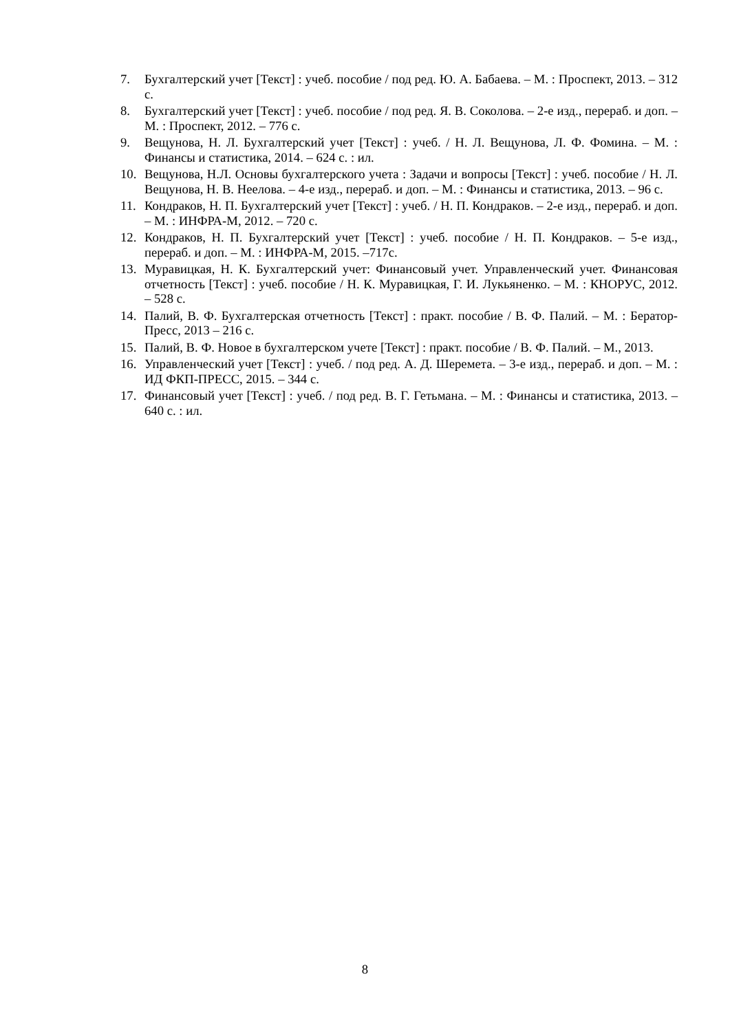7. Бухгалтерский учет [Текст] : учеб. пособие / под ред. Ю. А. Бабаева. – М. : Проспект, 2013. – 312 с.
8. Бухгалтерский учет [Текст] : учеб. пособие / под ред. Я. В. Соколова. – 2-е изд., перераб. и доп. – М. : Проспект, 2012. – 776 с.
9. Вещунова, Н. Л. Бухгалтерский учет [Текст] : учеб. / Н. Л. Вещунова, Л. Ф. Фомина. – М. : Финансы и статистика, 2014. – 624 с. : ил.
10. Вещунова, Н.Л. Основы бухгалтерского учета : Задачи и вопросы [Текст] : учеб. пособие / Н. Л. Вещунова, Н. В. Неелова. – 4-е изд., перераб. и доп. – М. : Финансы и статистика, 2013. – 96 с.
11. Кондраков, Н. П. Бухгалтерский учет [Текст] : учеб. / Н. П. Кондраков. – 2-е изд., перераб. и доп. – М. : ИНФРА-М, 2012. – 720 с.
12. Кондраков, Н. П. Бухгалтерский учет [Текст] : учеб. пособие / Н. П. Кондраков. – 5-е изд., перераб. и доп. – М. : ИНФРА-М, 2015. –717с.
13. Муравицкая, Н. К. Бухгалтерский учет: Финансовый учет. Управленческий учет. Финансовая отчетность [Текст] : учеб. пособие / Н. К. Муравицкая, Г. И. Лукьяненко. – М. : КНОРУС, 2012. – 528 с.
14. Палий, В. Ф. Бухгалтерская отчетность [Текст] : практ. пособие / В. Ф. Палий. – М. : Бератор-Пресс, 2013 – 216 с.
15. Палий, В. Ф. Новое в бухгалтерском учете [Текст] : практ. пособие / В. Ф. Палий. – М., 2013.
16. Управленческий учет [Текст] : учеб. / под ред. А. Д. Шеремета. – 3-е изд., перераб. и доп. – М. : ИД ФКП-ПРЕСС, 2015. – 344 с.
17. Финансовый учет [Текст] : учеб. / под ред. В. Г. Гетьмана. – М. : Финансы и статистика, 2013. – 640 с. : ил.
8